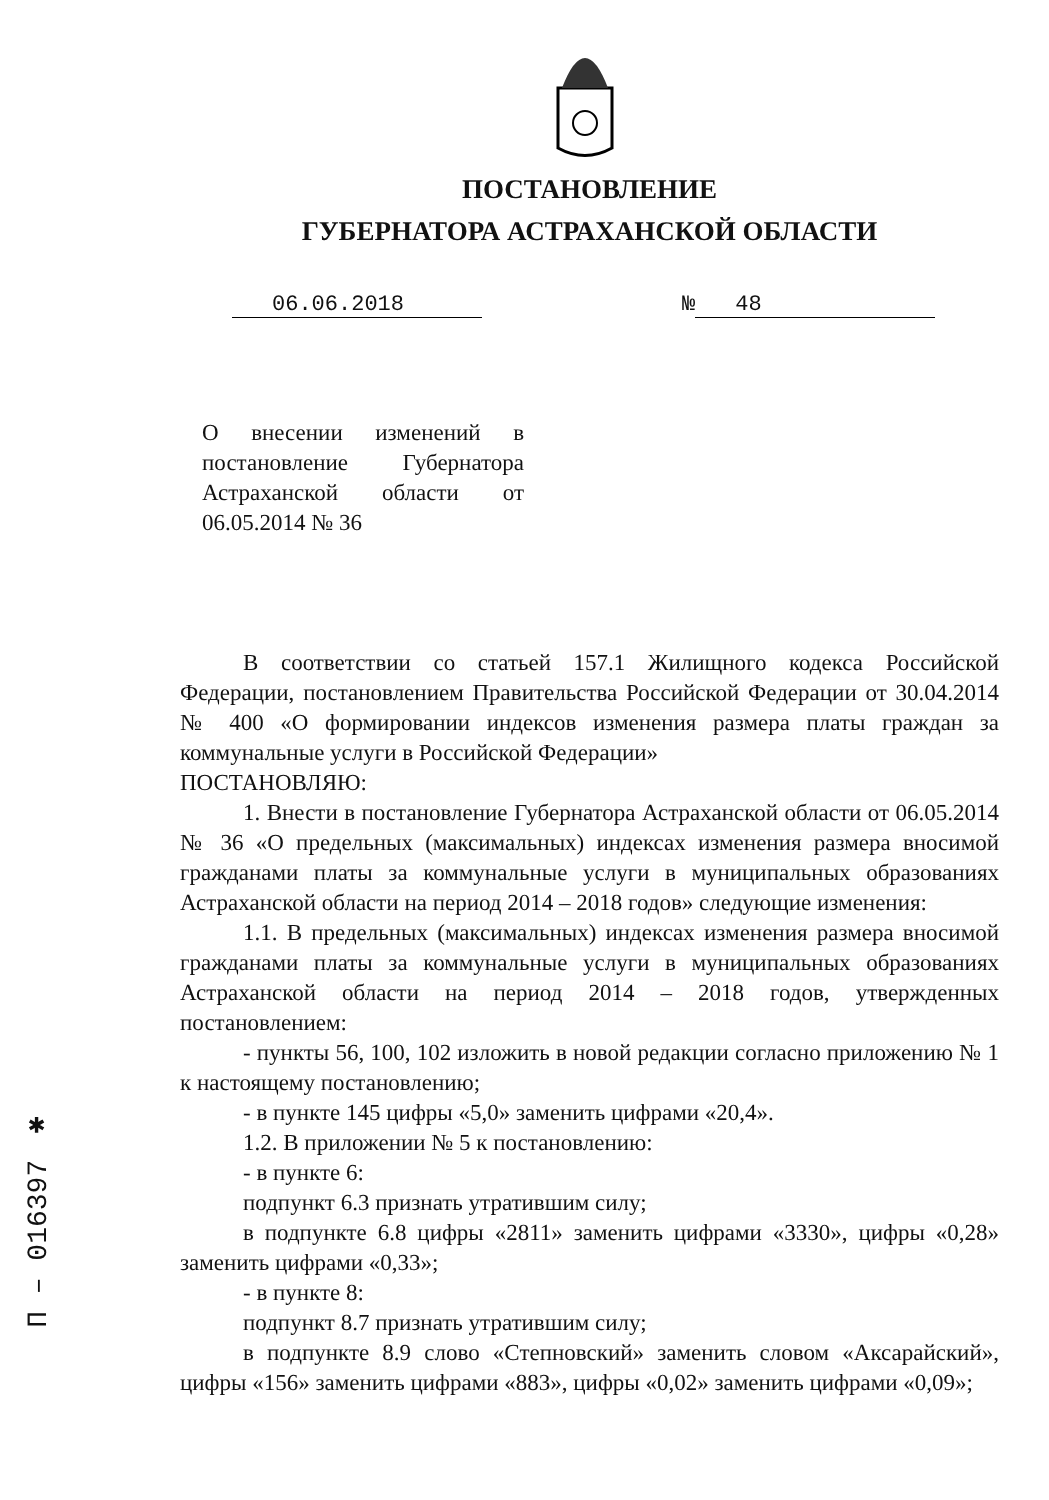ПОСТАНОВЛЕНИЕ
ГУБЕРНАТОРА АСТРАХАНСКОЙ ОБЛАСТИ
06.06.2018 № 48
О внесении изменений в постановление Губернатора Астраханской области от 06.05.2014 № 36
В соответствии со статьей 157.1 Жилищного кодекса Российской Федерации, постановлением Правительства Российской Федерации от 30.04.2014 № 400 «О формировании индексов изменения размера платы граждан за коммунальные услуги в Российской Федерации»
ПОСТАНОВЛЯЮ:
1. Внести в постановление Губернатора Астраханской области от 06.05.2014 № 36 «О предельных (максимальных) индексах изменения размера вносимой гражданами платы за коммунальные услуги в муниципальных образованиях Астраханской области на период 2014 – 2018 годов» следующие изменения:
1.1. В предельных (максимальных) индексах изменения размера вносимой гражданами платы за коммунальные услуги в муниципальных образованиях Астраханской области на период 2014 – 2018 годов, утвержденных постановлением:
- пункты 56, 100, 102 изложить в новой редакции согласно приложению № 1 к настоящему постановлению;
- в пункте 145 цифры «5,0» заменить цифрами «20,4».
1.2. В приложении № 5 к постановлению:
- в пункте 6:
подпункт 6.3 признать утратившим силу;
в подпункте 6.8 цифры «2811» заменить цифрами «3330», цифры «0,28» заменить цифрами «0,33»;
- в пункте 8:
подпункт 8.7 признать утратившим силу;
в подпункте 8.9 слово «Степновский» заменить словом «Аксарайский», цифры «156» заменить цифрами «883», цифры «0,02» заменить цифрами «0,09»;
П – 016397 ✱